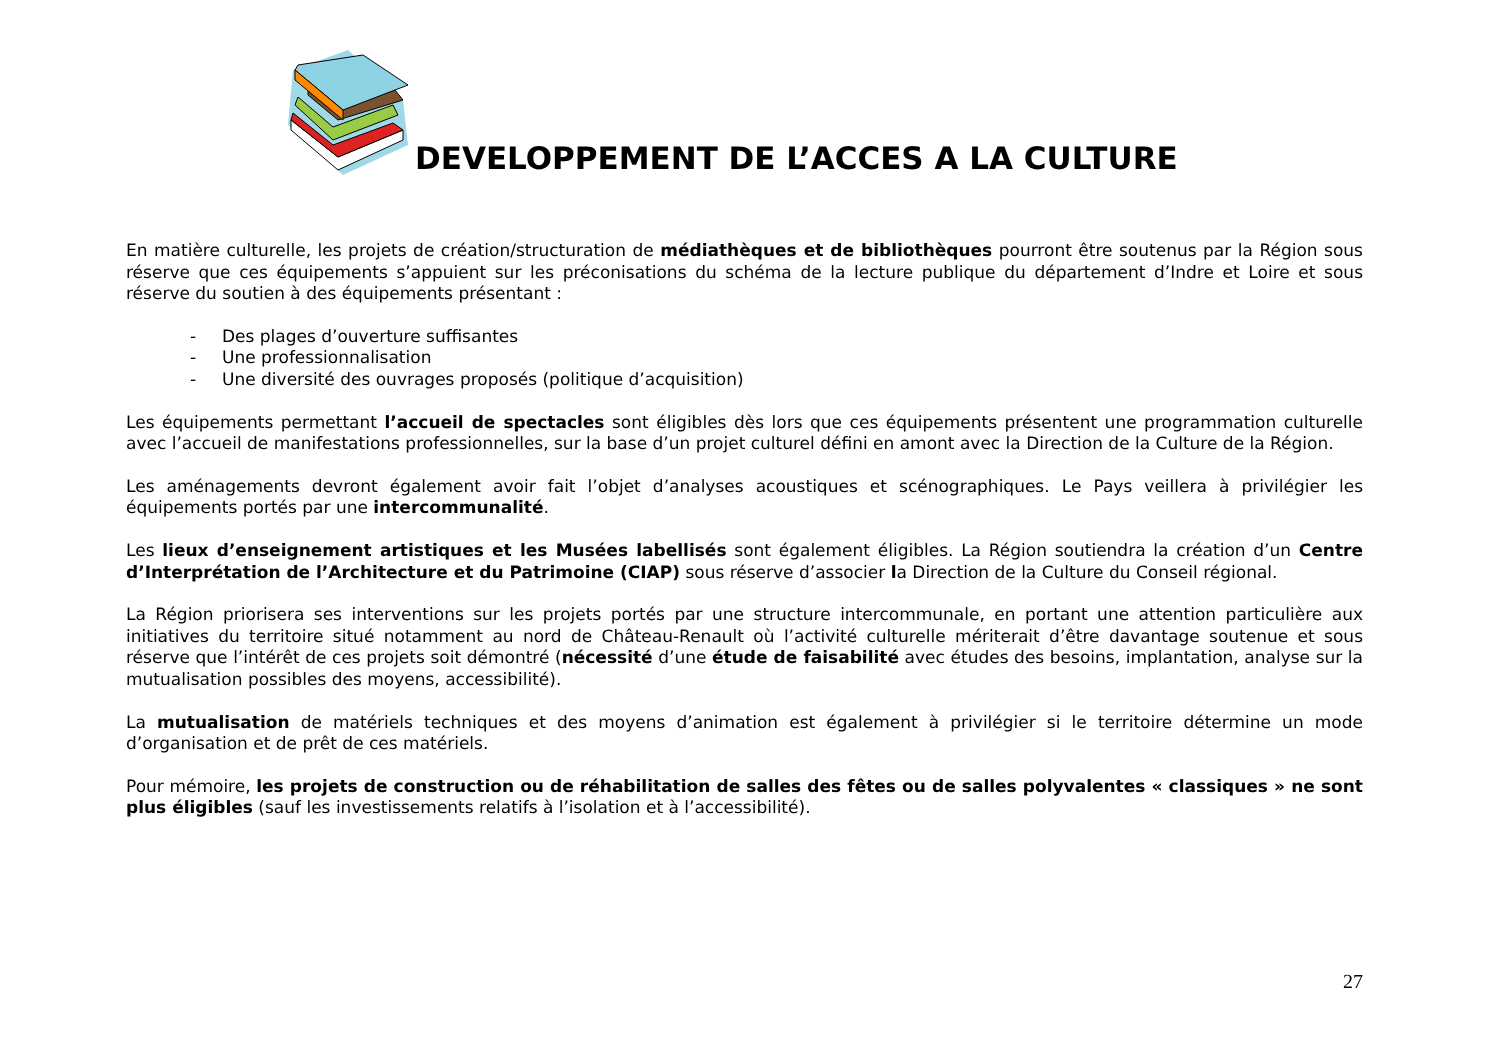DEVELOPPEMENT DE L’ACCES A LA CULTURE
En matière culturelle, les projets de création/structuration de médiathèques et de bibliothèques pourront être soutenus par la Région sous réserve que ces équipements s’appuient sur les préconisations du schéma de la lecture publique du département d’Indre et Loire et sous réserve du soutien à des équipements présentant :
- Des plages d’ouverture suffisantes
- Une professionnalisation
- Une diversité des ouvrages proposés (politique d’acquisition)
Les équipements permettant l’accueil de spectacles sont éligibles dès lors que ces équipements présentent une programmation culturelle avec l’accueil de manifestations professionnelles, sur la base d’un projet culturel défini en amont avec la Direction de la Culture de la Région.
Les aménagements devront également avoir fait l’objet d’analyses acoustiques et scénographiques. Le Pays veillera à privilégier les équipements portés par une intercommunalité.
Les lieux d’enseignement artistiques et les Musées labellisés sont également éligibles. La Région soutiendra la création d’un Centre d’Interprétation de l’Architecture et du Patrimoine (CIAP) sous réserve d’associer la Direction de la Culture du Conseil régional.
La Région priorisera ses interventions sur les projets portés par une structure intercommunale, en portant une attention particulière aux initiatives du territoire situé notamment au nord de Château-Renault où l’activité culturelle mériterait d’être davantage soutenue et sous réserve que l’intérêt de ces projets soit démontré (nécessité d’une étude de faisabilité avec études des besoins, implantation, analyse sur la mutualisation possibles des moyens, accessibilité).
La mutualisation de matériels techniques et des moyens d’animation est également à privilégier si le territoire détermine un mode d’organisation et de prêt de ces matériels.
Pour mémoire, les projets de construction ou de réhabilitation de salles des fêtes ou de salles polyvalentes « classiques » ne sont plus éligibles (sauf les investissements relatifs à l’isolation et à l’accessibilité).
27